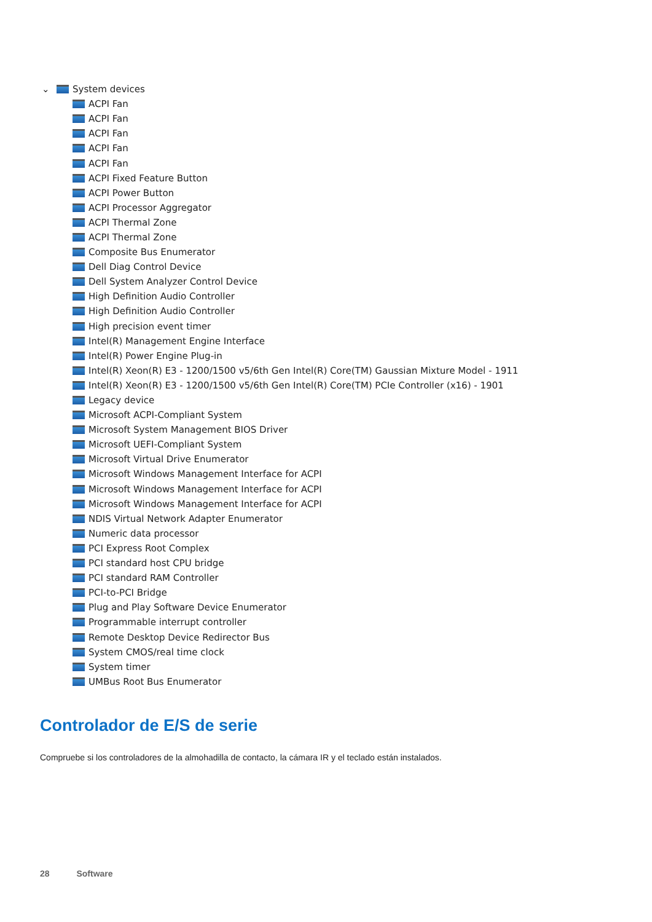⌄ System devices
ACPI Fan
ACPI Fan
ACPI Fan
ACPI Fan
ACPI Fan
ACPI Fixed Feature Button
ACPI Power Button
ACPI Processor Aggregator
ACPI Thermal Zone
ACPI Thermal Zone
Composite Bus Enumerator
Dell Diag Control Device
Dell System Analyzer Control Device
High Definition Audio Controller
High Definition Audio Controller
High precision event timer
Intel(R) Management Engine Interface
Intel(R) Power Engine Plug-in
Intel(R) Xeon(R) E3 - 1200/1500 v5/6th Gen Intel(R) Core(TM) Gaussian Mixture Model - 1911
Intel(R) Xeon(R) E3 - 1200/1500 v5/6th Gen Intel(R) Core(TM) PCIe Controller (x16) - 1901
Legacy device
Microsoft ACPI-Compliant System
Microsoft System Management BIOS Driver
Microsoft UEFI-Compliant System
Microsoft Virtual Drive Enumerator
Microsoft Windows Management Interface for ACPI
Microsoft Windows Management Interface for ACPI
Microsoft Windows Management Interface for ACPI
NDIS Virtual Network Adapter Enumerator
Numeric data processor
PCI Express Root Complex
PCI standard host CPU bridge
PCI standard RAM Controller
PCI-to-PCI Bridge
Plug and Play Software Device Enumerator
Programmable interrupt controller
Remote Desktop Device Redirector Bus
System CMOS/real time clock
System timer
UMBus Root Bus Enumerator
Controlador de E/S de serie
Compruebe si los controladores de la almohadilla de contacto, la cámara IR y el teclado están instalados.
28 Software